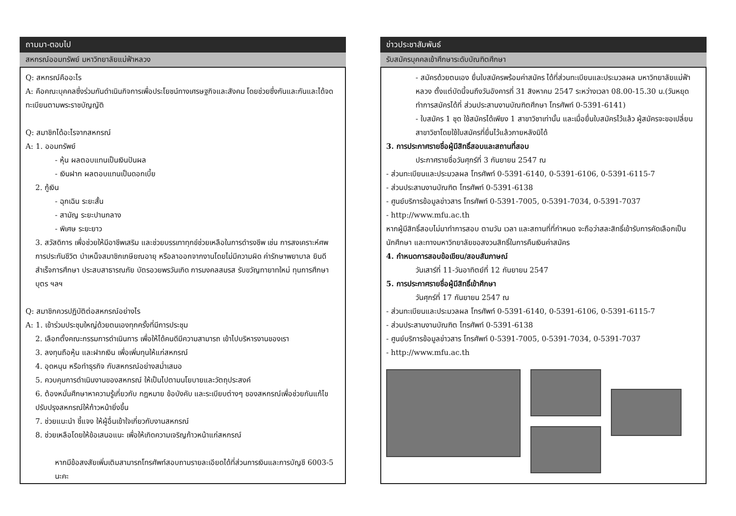ถามมา-ตอบไป
สหกรณ์ออมทรัพย์ มหาวิทยาลัยแม่ฟ้าหลวง
Q: สหกรณ์คืออะไร
A: คือคณะบุคคลซึ่งร่วมกันดำเนินกิจการเพื่อประโยชน์ทางเศรษฐกิจและสังคม โดยช่วยซึ่งกันและกันและได้จดทะเบียนตามพระราชบัญญัติ
Q: สมาชิกได้อะไรจากสหกรณ์
A: 1. ออมทรัพย์
- หุ้น ผลตอบแทนเป็นเงินปันผล
- เงินฝาก ผลตอบแทนเป็นดอกเบี้ย
2. กู้เงิน
- ฉุกเฉิน ระยะสั้น
- สามัญ ระยะปานกลาง
- พิเศษ ระยะยาว
3. สวัสดิการ เพื่อช่วยให้มีอาชีพเสริม และช่วยบรรเทาทุกข์ช่วยเหลือในการดำรงชีพ เช่น การสงเคราะห์ศพ การประกันชีวิต บำเหน็จสมาชิกเกษียณอายุ หรือลาออกจากงานโดยไม่มีความผิด ค่ารักษาพยาบาล ยินดีสำเร็จการศึกษา ประสบสาธารณภัย บัตรอวยพรวันเกิด การมงคลสมรส รับขวัญทายาทใหม่ ทุนการศึกษาบุตร ฯลฯ
Q: สมาชิกควรปฏิบัติต่อสหกรณ์อย่างไร
A: 1. เข้าร่วมประชุมใหญ่ด้วยตนเองทุกครั้งที่มีการประชุม
2. เลือกตั้งคณะกรรมการดำเนินการ เพื่อให้ได้คนดีมีความสามารถ เข้าไปบริหารงานของเรา
3. ลงทุนถือหุ้น และฝากเงิน เพื่อเพิ่มทุนให้แก่สหกรณ์
4. อุดหนุน หรือทำธุรกิจ กับสหกรณ์อย่างสม่ำเสมอ
5. ควบคุมการดำเนินงานของสหกรณ์ ให้เป็นไปตามนโยบายและวัตถุประสงค์
6. ต้องหมั่นศึกษาหาความรู้เกี่ยวกับ กฎหมาย ข้อบังคับ และระเบียบต่างๆ ของสหกรณ์เพื่อช่วยกันแก้ไข ปรับปรุงสหกรณ์ให้ก้าวหน้ายิ่งขึ้น
7. ช่วยแนะนำ ชี้แจง ให้ผู้อื่นเข้าใจเกี่ยวกับงานสหกรณ์
8. ช่วยเหลือโดยให้ข้อเสนอแนะ เพื่อให้เกิดความเจริญก้าวหน้าแก่สหกรณ์
หากมีข้อสงสัยเพิ่มเติมสามารถโทรศัพท์สอบถามรายละเอียดได้ที่ส่วนการเงินและการบัญชี 6003-5 นะคะ
ข่าวประชาสัมพันธ์
รับสมัครบุคคลเข้าศึกษาระดับบัณฑิตศึกษา
- สมัครด้วยตนเอง ยื่นใบสมัครพร้อมค่าสมัคร ได้ที่ส่วนทะเบียนและประมวลผล มหาวิทยาลัยแม่ฟ้าหลวง ตั้งแต่บัดนี้จนถึงวันอังคารที่ 31 สิงหาคม 2547 ระหว่างเวลา 08.00-15.30 น.(วันหยุดทำการสมัครได้ที่ ส่วนประสานงานบัณฑิตศึกษา โทรศัพท์ 0-5391-6141)
- ใบสมัคร 1 ชุด ใช้สมัครได้เพียง 1 สาขาวิชาเท่านั้น และเมื่อยื่นใบสมัครไว้แล้ว ผู้สมัครจะขอเปลี่ยนสาขาวิชาโดยใช้ใบสมัครที่ยื่นไว้แล้วภายหลังมิได้
3. การประกาศรายชื่อผู้มีสิทธิ์สอบและสถานที่สอบ
ประกาศรายชื่อวันศุกร์ที่ 3 กันยายน 2547 ณ
- ส่วนทะเบียนและประมวลผล โทรศัพท์ 0-5391-6140, 0-5391-6106, 0-5391-6115-7
- ส่วนประสานงานบัณฑิต โทรศัพท์ 0-5391-6138
- ศูนย์บริการข้อมูลข่าวสาร โทรศัพท์ 0-5391-7005, 0-5391-7034, 0-5391-7037
- http://www.mfu.ac.th
หากผู้มีสิทธิ์สอบไม่มาทำการสอบ ตามวัน เวลา และสถานที่ที่กำหนด จะถือว่าสละสิทธิ์เข้ารับการคัดเลือกเป็นนักศึกษา และทางมหาวิทยาลัยขอสงวนสิทธิ์ในการคืนเงินค่าสมัคร
4. กำหนดการสอบข้อเขียน/สอบสัมภาษณ์
วันเสาร์ที่ 11-วันอาทิตย์ที่ 12 กันยายน 2547
5. การประกาศรายชื่อผู้มีสิทธิ์เข้าศึกษา
วันศุกร์ที่ 17 กันยายน 2547 ณ
- ส่วนทะเบียนและประมวลผล โทรศัพท์ 0-5391-6140, 0-5391-6106, 0-5391-6115-7
- ส่วนประสานงานบัณฑิต โทรศัพท์ 0-5391-6138
- ศูนย์บริการข้อมูลข่าวสาร โทรศัพท์ 0-5391-7005, 0-5391-7034, 0-5391-7037
- http://www.mfu.ac.th